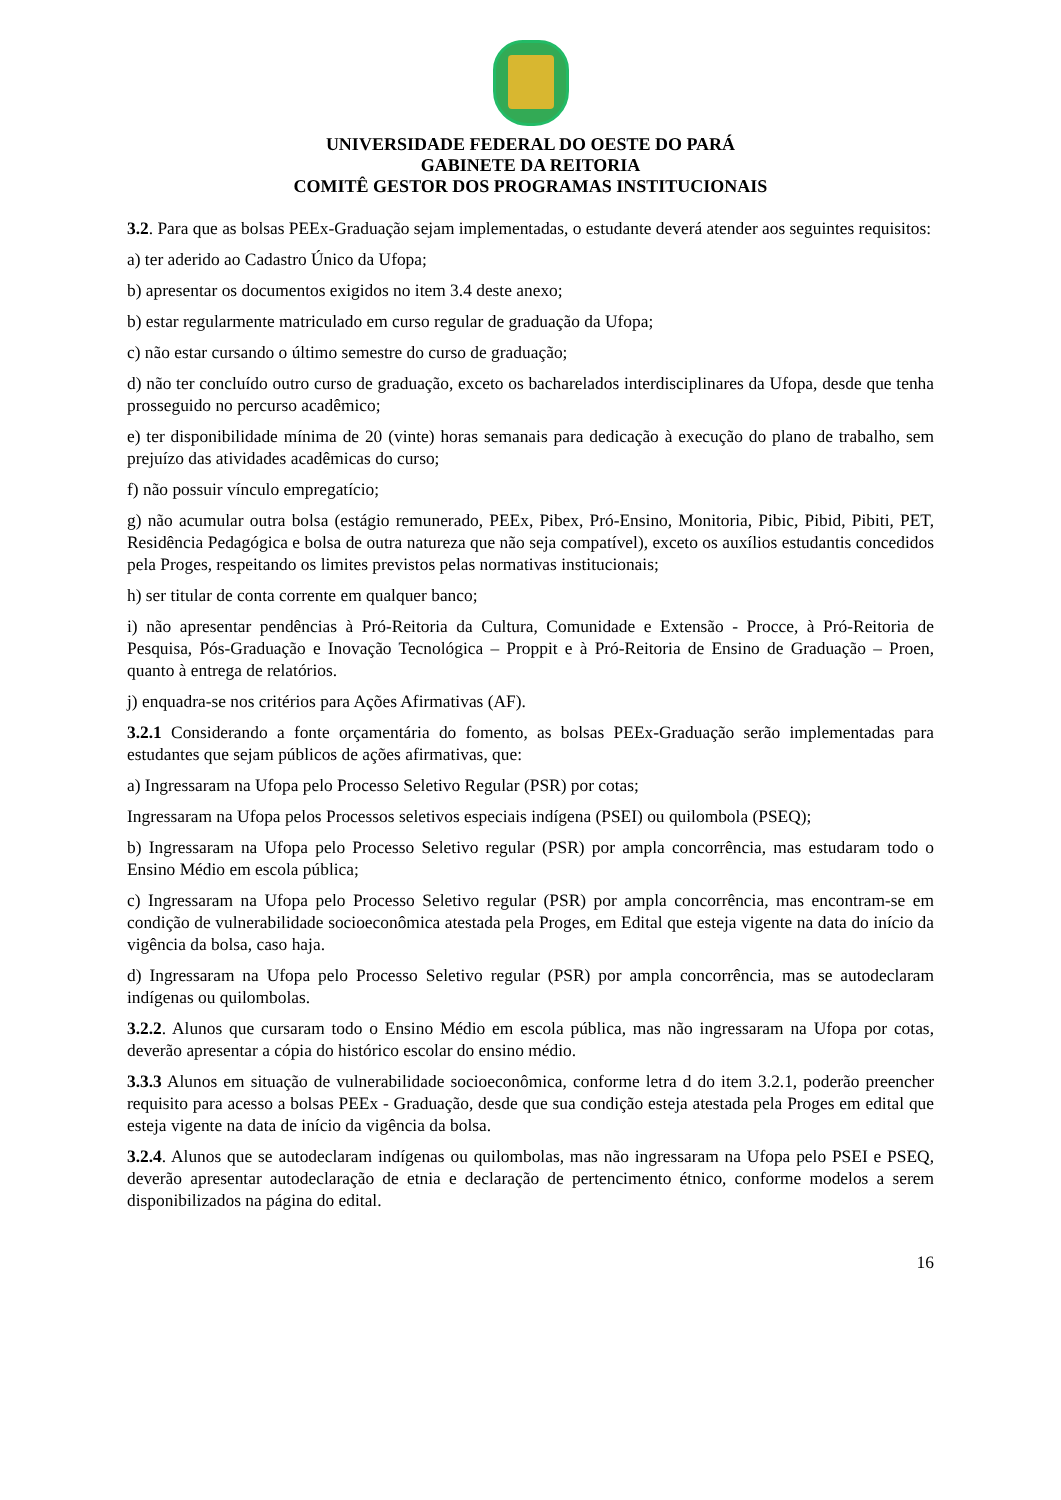UNIVERSIDADE FEDERAL DO OESTE DO PARÁ
GABINETE DA REITORIA
COMITÊ GESTOR DOS PROGRAMAS INSTITUCIONAIS
3.2. Para que as bolsas PEEx-Graduação sejam implementadas, o estudante deverá atender aos seguintes requisitos:
a) ter aderido ao Cadastro Único da Ufopa;
b) apresentar os documentos exigidos no item 3.4 deste anexo;
b) estar regularmente matriculado em curso regular de graduação da Ufopa;
c) não estar cursando o último semestre do curso de graduação;
d) não ter concluído outro curso de graduação, exceto os bacharelados interdisciplinares da Ufopa, desde que tenha prosseguido no percurso acadêmico;
e) ter disponibilidade mínima de 20 (vinte) horas semanais para dedicação à execução do plano de trabalho, sem prejuízo das atividades acadêmicas do curso;
f) não possuir vínculo empregatício;
g) não acumular outra bolsa (estágio remunerado, PEEx, Pibex, Pró-Ensino, Monitoria, Pibic, Pibid, Pibiti, PET, Residência Pedagógica e bolsa de outra natureza que não seja compatível), exceto os auxílios estudantis concedidos pela Proges, respeitando os limites previstos pelas normativas institucionais;
h) ser titular de conta corrente em qualquer banco;
i) não apresentar pendências à Pró-Reitoria da Cultura, Comunidade e Extensão - Procce, à Pró-Reitoria de Pesquisa, Pós-Graduação e Inovação Tecnológica – Proppit e à Pró-Reitoria de Ensino de Graduação – Proen, quanto à entrega de relatórios.
j) enquadra-se nos critérios para Ações Afirmativas (AF).
3.2.1 Considerando a fonte orçamentária do fomento, as bolsas PEEx-Graduação serão implementadas para estudantes que sejam públicos de ações afirmativas, que:
a) Ingressaram na Ufopa pelo Processo Seletivo Regular (PSR) por cotas;
Ingressaram na Ufopa pelos Processos seletivos especiais indígena (PSEI) ou quilombola (PSEQ);
b) Ingressaram na Ufopa pelo Processo Seletivo regular (PSR) por ampla concorrência, mas estudaram todo o Ensino Médio em escola pública;
c) Ingressaram na Ufopa pelo Processo Seletivo regular (PSR) por ampla concorrência, mas encontram-se em condição de vulnerabilidade socioeconômica atestada pela Proges, em Edital que esteja vigente na data do início da vigência da bolsa, caso haja.
d) Ingressaram na Ufopa pelo Processo Seletivo regular (PSR) por ampla concorrência, mas se autodeclaram indígenas ou quilombolas.
3.2.2. Alunos que cursaram todo o Ensino Médio em escola pública, mas não ingressaram na Ufopa por cotas, deverão apresentar a cópia do histórico escolar do ensino médio.
3.3.3 Alunos em situação de vulnerabilidade socioeconômica, conforme letra d do item 3.2.1, poderão preencher requisito para acesso a bolsas PEEx - Graduação, desde que sua condição esteja atestada pela Proges em edital que esteja vigente na data de início da vigência da bolsa.
3.2.4. Alunos que se autodeclaram indígenas ou quilombolas, mas não ingressaram na Ufopa pelo PSEI e PSEQ, deverão apresentar autodeclaração de etnia e declaração de pertencimento étnico, conforme modelos a serem disponibilizados na página do edital.
16